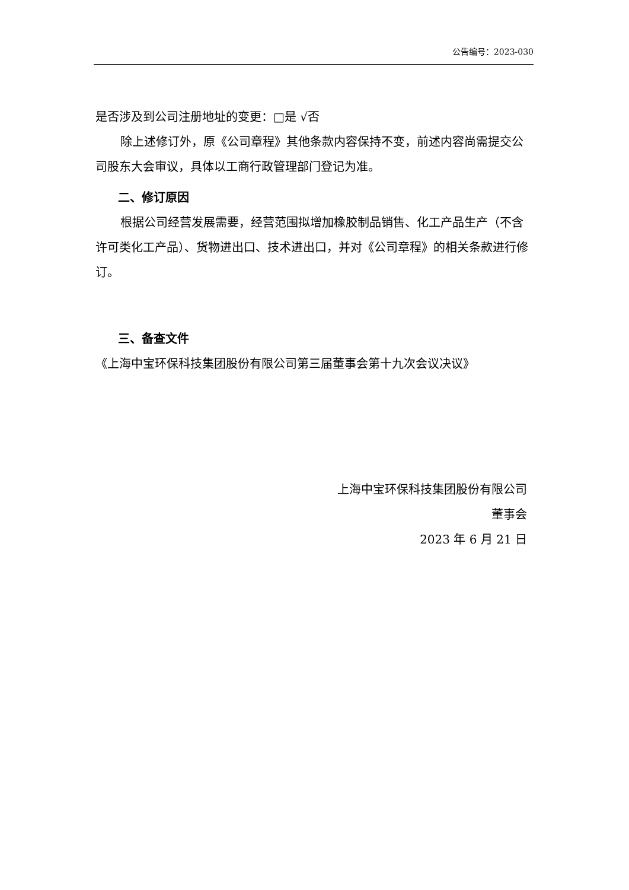公告编号：2023-030
是否涉及到公司注册地址的变更：□是 √否
除上述修订外，原《公司章程》其他条款内容保持不变，前述内容尚需提交公司股东大会审议，具体以工商行政管理部门登记为准。
二、修订原因
根据公司经营发展需要，经营范围拟增加橡胶制品销售、化工产品生产（不含许可类化工产品）、货物进出口、技术进出口，并对《公司章程》的相关条款进行修订。
三、备查文件
《上海中宝环保科技集团股份有限公司第三届董事会第十九次会议决议》
上海中宝环保科技集团股份有限公司
董事会
2023 年 6 月 21 日